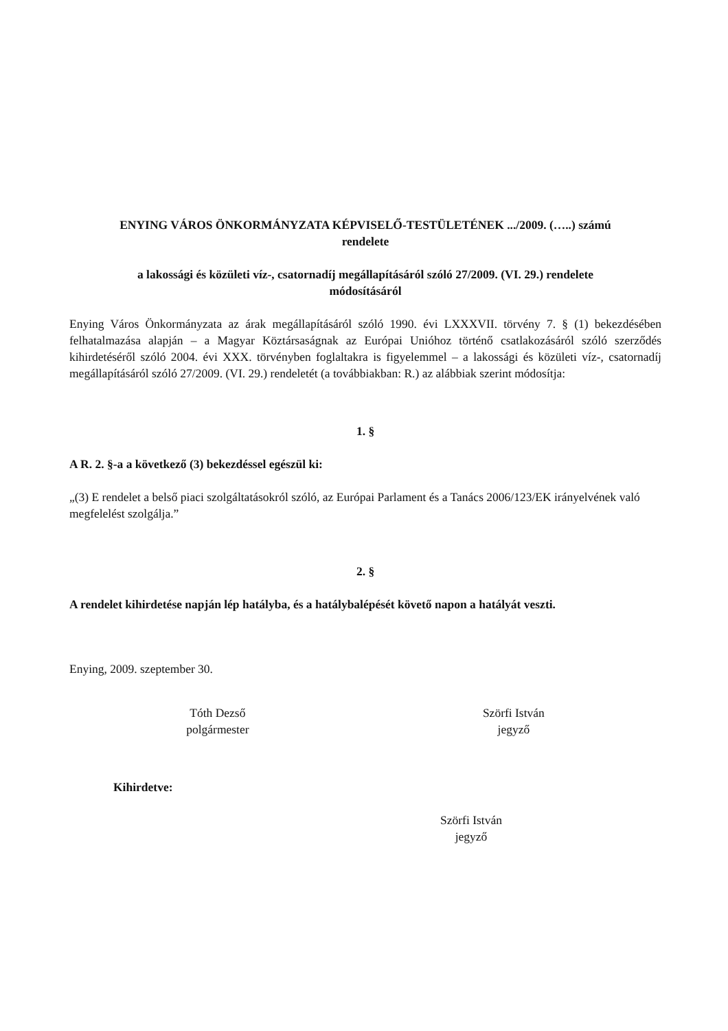ENYING VÁROS ÖNKORMÁNYZATA KÉPVISELŐ-TESTÜLETÉNEK .../2009. (…..) számú
rendelete
a lakossági és közületi víz-, csatornadíj megállapításáról szóló 27/2009. (VI. 29.) rendelete
módosításáról
Enying Város Önkormányzata az árak megállapításáról szóló 1990. évi LXXXVII. törvény 7. § (1) bekezdésében felhatalmazása alapján – a Magyar Köztársaságnak az Európai Unióhoz történő csatlakozásáról szóló szerződés kihirdetéséről szóló 2004. évi XXX. törvényben foglaltakra is figyelemmel – a lakossági és közületi víz-, csatornadíj megállapításáról szóló 27/2009. (VI. 29.) rendeletét (a továbbiakban: R.) az alábbiak szerint módosítja:
1. §
A R. 2. §-a a következő (3) bekezdéssel egészül ki:
„(3) E rendelet a belső piaci szolgáltatásokról szóló, az Európai Parlament és a Tanács 2006/123/EK irányelvének való megfelelést szolgálja.”
2. §
A rendelet kihirdetése napján lép hatályba, és a hatálybalépését követő napon a hatályát veszti.
Enying, 2009. szeptember 30.
Tóth Dezső
polgármester
Szörfi István
jegyző
Kihirdetve:
Szörfi István
jegyző